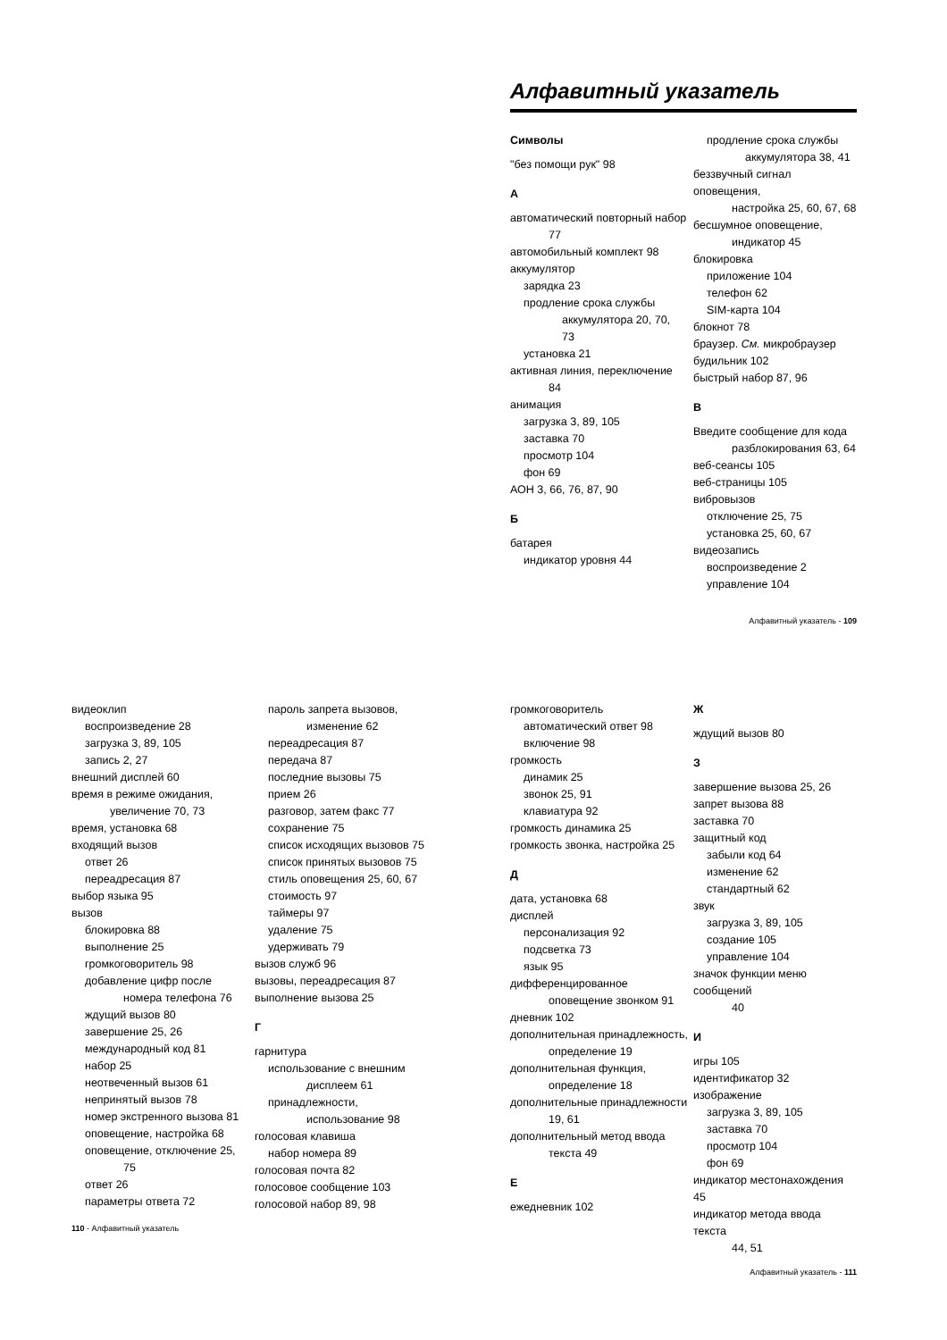Алфавитный указатель
Символы
"без помощи рук" 98
А
автоматический повторный набор
77
автомобильный комплект 98
аккумулятор
зарядка 23
продление срока службы
аккумулятора 20, 70,
73
установка 21
активная линия, переключение
84
анимация
загрузка 3, 89, 105
заставка 70
просмотр 104
фон 69
АОН 3, 66, 76, 87, 90
Б
батарея
индикатор уровня 44
продление срока службы
аккумулятора 38, 41
беззвучный сигнал оповещения,
настройка 25, 60, 67, 68
бесшумное оповещение,
индикатор 45
блокировка
приложение 104
телефон 62
SIM-карта 104
блокнот 78
браузер. См. микробраузер
будильник 102
быстрый набор 87, 96
В
Введите сообщение для кода
разблокирования 63, 64
веб-сеансы 105
веб-страницы 105
вибровызов
отключение 25, 75
установка 25, 60, 67
видеозапись
воспроизведение 2
управление 104
Алфавитный указатель - 109
видеоклип
воспроизведение 28
загрузка 3, 89, 105
запись 2, 27
внешний дисплей 60
время в режиме ожидания,
увеличение 70, 73
время, установка 68
входящий вызов
ответ 26
переадресация 87
выбор языка 95
вызов
блокировка 88
выполнение 25
громкоговоритель 98
добавление цифр после
номера телефона 76
ждущий вызов 80
завершение 25, 26
международный код 81
набор 25
неотвеченный вызов 61
непринятый вызов 78
номер экстренного вызова 81
оповещение, настройка 68
оповещение, отключение 25,
75
ответ 26
параметры ответа 72
пароль запрета вызовов,
изменение 62
переадресация 87
передача 87
последние вызовы 75
прием 26
разговор, затем факс 77
сохранение 75
список исходящих вызовов 75
список принятых вызовов 75
стиль оповещения 25, 60, 67
стоимость 97
таймеры 97
удаление 75
удерживать 79
вызов служб 96
вызовы, переадресация 87
выполнение вызова 25
Г
гарнитура
использование с внешним
дисплеем 61
принадлежности,
использование 98
голосовая клавиша
набор номера 89
голосовая почта 82
голосовое сообщение 103
голосовой набор 89, 98
110 - Алфавитный указатель
громкоговоритель
автоматический ответ 98
включение 98
громкость
динамик 25
звонок 25, 91
клавиатура 92
громкость динамика 25
громкость звонка, настройка 25
Д
дата, установка 68
дисплей
персонализация 92
подсветка 73
язык 95
дифференцированное
оповещение звонком 91
дневник 102
дополнительная принадлежность,
определение 19
дополнительная функция,
определение 18
дополнительные принадлежности
19, 61
дополнительный метод ввода
текста 49
Е
ежедневник 102
Ж
ждущий вызов 80
З
завершение вызова 25, 26
запрет вызова 88
заставка 70
защитный код
забыли код 64
изменение 62
стандартный 62
звук
загрузка 3, 89, 105
создание 105
управление 104
значок функции меню сообщений
40
И
игры 105
идентификатор 32
изображение
загрузка 3, 89, 105
заставка 70
просмотр 104
фон 69
индикатор местонахождения 45
индикатор метода ввода текста
44, 51
Алфавитный указатель - 111